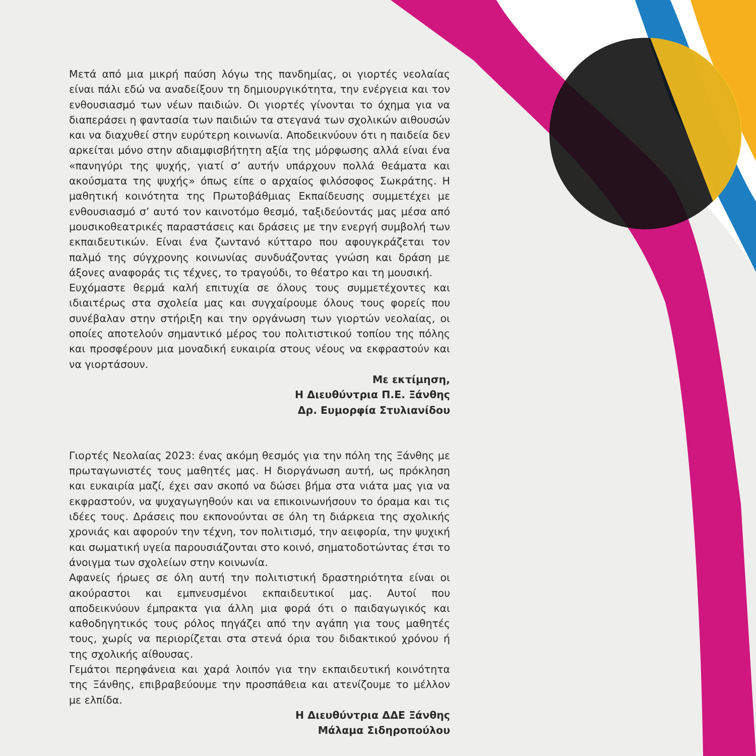Μετά από μια μικρή παύση λόγω της πανδημίας, οι γιορτές νεολαίας είναι πάλι εδώ να αναδείξουν τη δημιουργικότητα, την ενέργεια και τον ενθουσιασμό των νέων παιδιών. Οι γιορτές γίνονται το όχημα για να διαπεράσει η φαντασία των παιδιών τα στεγανά των σχολικών αιθουσών και να διαχυθεί στην ευρύτερη κοινωνία. Αποδεικνύουν ότι η παιδεία δεν αρκείται μόνο στην αδιαμφισβήτητη αξία της μόρφωσης αλλά είναι ένα «πανηγύρι της ψυχής, γιατί σ’ αυτήν υπάρχουν πολλά θεάματα και ακούσματα της ψυχής» όπως είπε ο αρχαίος φιλόσοφος Σωκράτης. Η μαθητική κοινότητα της Πρωτοβάθμιας Εκπαίδευσης συμμετέχει με ενθουσιασμό σ’ αυτό τον καινοτόμο θεσμό, ταξιδεύοντάς μας μέσα από μουσικοθεατρικές παραστάσεις και δράσεις με την ενεργή συμβολή των εκπαιδευτικών. Είναι ένα ζωντανό κύτταρο που αφουγκράζεται τον παλμό της σύγχρονης κοινωνίας συνδυάζοντας γνώση και δράση με άξονες αναφοράς τις τέχνες, το τραγούδι, το θέατρο και τη μουσική.
Ευχόμαστε θερμά καλή επιτυχία σε όλους τους συμμετέχοντες και ιδιαιτέρως στα σχολεία μας και συγχαίρουμε όλους τους φορείς που συνέβαλαν στην στήριξη και την οργάνωση των γιορτών νεολαίας, οι οποίες αποτελούν σημαντικό μέρος του πολιτιστικού τοπίου της πόλης και προσφέρουν μια μοναδική ευκαιρία στους νέους να εκφραστούν και να γιορτάσουν.
Με εκτίμηση,
Η Διευθύντρια Π.Ε. Ξάνθης
Δρ. Ευμορφία Στυλιανίδου
Γιορτές Νεολαίας 2023: ένας ακόμη θεσμός για την πόλη της Ξάνθης με πρωταγωνιστές τους μαθητές μας. Η διοργάνωση αυτή, ως πρόκληση και ευκαιρία μαζί, έχει σαν σκοπό να δώσει βήμα στα νιάτα μας για να εκφραστούν, να ψυχαγωγηθούν και να επικοινωνήσουν το όραμα και τις ιδέες τους. Δράσεις που εκπονούνται σε όλη τη διάρκεια της σχολικής χρονιάς και αφορούν την τέχνη, τον πολιτισμό, την αειφορία, την ψυχική και σωματική υγεία παρουσιάζονται στο κοινό, σηματοδοτώντας έτσι το άνοιγμα των σχολείων στην κοινωνία.
Αφανείς ήρωες σε όλη αυτή την πολιτιστική δραστηριότητα είναι οι ακούραστοι και εμπνευσμένοι εκπαιδευτικοί μας. Αυτοί που αποδεικνύουν έμπρακτα για άλλη μια φορά ότι ο παιδαγωγικός και καθοδηγητικός τους ρόλος πηγάζει από την αγάπη για τους μαθητές τους, χωρίς να περιορίζεται στα στενά όρια του διδακτικού χρόνου ή της σχολικής αίθουσας.
Γεμάτοι περηφάνεια και χαρά λοιπόν για την εκπαιδευτική κοινότητα της Ξάνθης, επιβραβεύουμε την προσπάθεια και ατενίζουμε το μέλλον με ελπίδα.
Η Διευθύντρια ΔΔΕ Ξάνθης
Μάλαμα Σιδηροπούλου